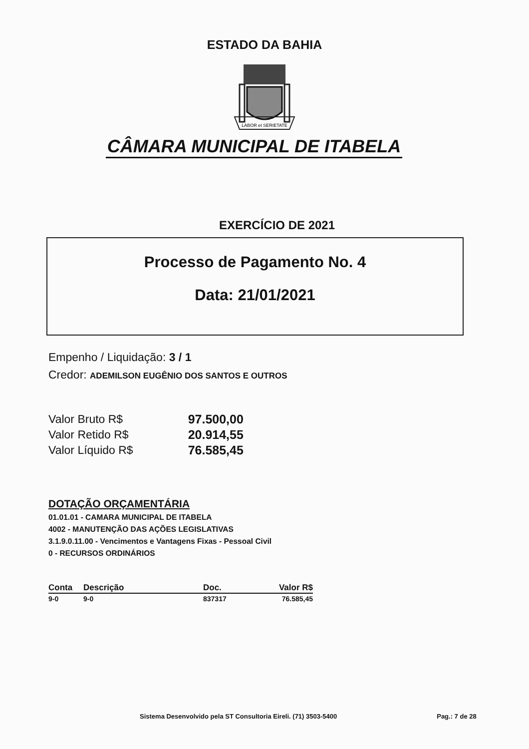ESTADO DA BAHIA
LABOR et SERIETATE
CÂMARA MUNICIPAL DE ITABELA
EXERCÍCIO DE 2021
Processo de Pagamento No. 4
Data: 21/01/2021
Empenho / Liquidação: 3 / 1
Credor: ADEMILSON EUGÊNIO DOS SANTOS E OUTROS
| Valor Bruto R$ | 97.500,00 |
| Valor Retido R$ | 20.914,55 |
| Valor Líquido R$ | 76.585,45 |
DOTAÇÃO ORÇAMENTÁRIA
01.01.01 - CAMARA MUNICIPAL DE ITABELA
4002 - MANUTENÇÃO DAS AÇÕES LEGISLATIVAS
3.1.9.0.11.00 - Vencimentos e Vantagens Fixas - Pessoal Civil
0 - RECURSOS ORDINÁRIOS
| Conta | Descrição | Doc. | Valor R$ |
| --- | --- | --- | --- |
| 9-0 | 9-0 | 837317 | 76.585,45 |
Sistema Desenvolvido pela ST Consultoria Eireli. (71) 3503-5400 Pag.: 7 de 28